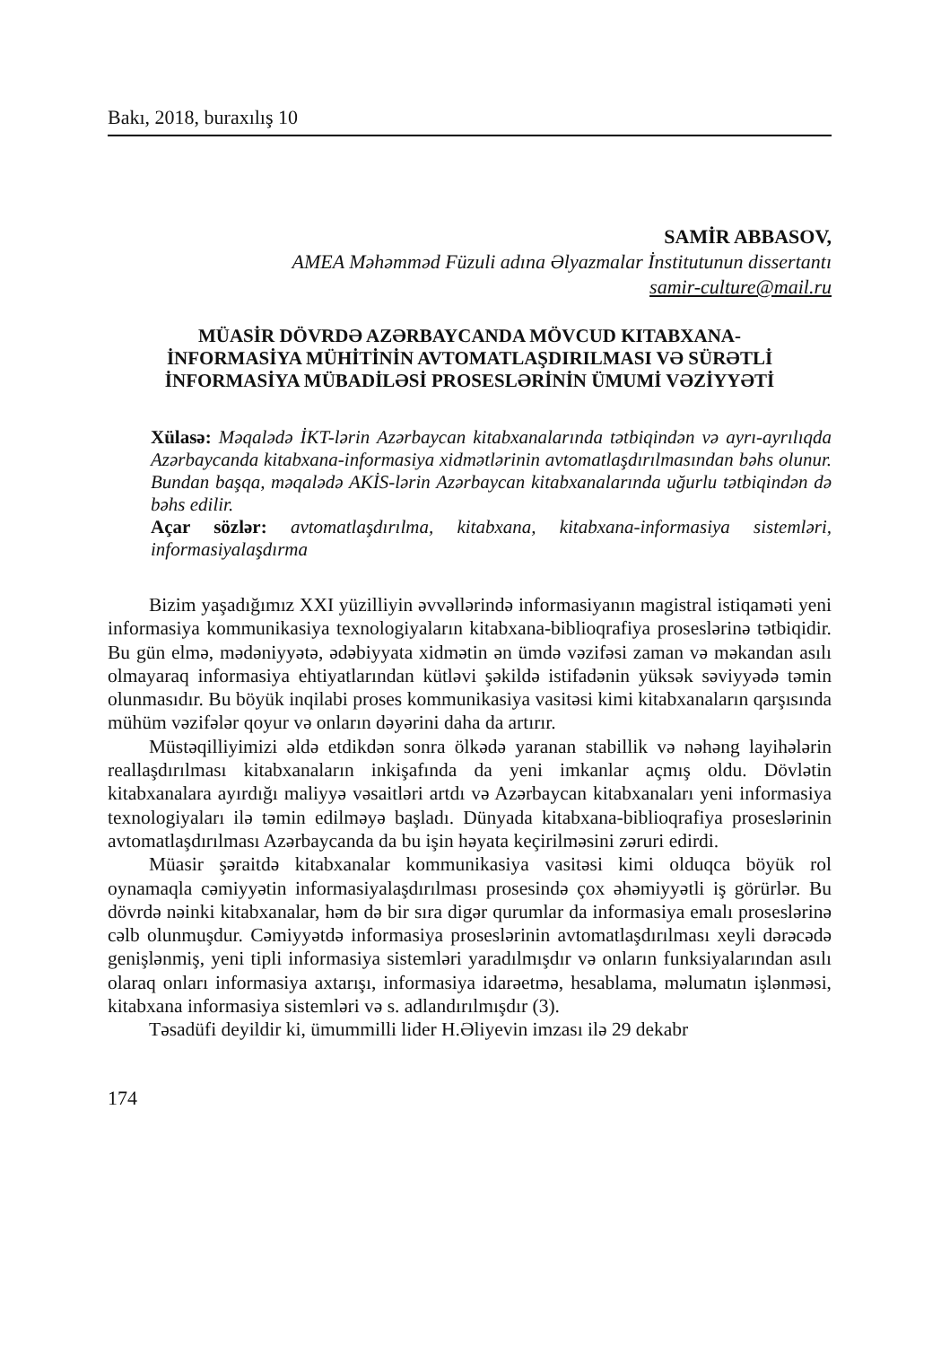Bakı, 2018, buraxılış 10
SAMİR ABBASOV,
AMEA Məhəmməd Füzuli adına Əlyazmalar İnstitutunun dissertantı
samir-culture@mail.ru
MÜASİR DÖVRDƏ AZƏRBAYCANDA MÖVCUD KITABXANA-İNFORMASİYA MÜHİTİNİN AVTOMATLAŞDIRILMASI VƏ SÜRƏTLİ İNFORMASİYA MÜBADİLƏSİ PROSESLƏRİNİN ÜMUMİ VƏZİYYƏTİ
Xülasə: Məqalədə İKT-lərin Azərbaycan kitabxanalarında tətbiqindən və ayrı-ayrılıqda Azərbaycanda kitabxana-informasiya xidmətlərinin avtomatlaşdırılmasından bəhs olunur. Bundan başqa, məqalədə AKİS-lərin Azərbaycan kitabxanalarında uğurlu tətbiqindən də bəhs edilir.
Açar sözlər: avtomatlaşdırılma, kitabxana, kitabxana-informasiya sistemləri, informasiyalaşdırma
Bizim yaşadığımız XXI yüzilliyin əvvəllərində informasiyanın magistral istiqaməti yeni informasiya kommunikasiya texnologiyaların kitabxana-biblioqrafiya proseslərinə tətbiqidir. Bu gün elmə, mədəniyyətə, ədəbiyyata xidmətin ən ümdə vəzifəsi zaman və məkandan asılı olmayaraq informasiya ehtiyatlarından kütləvi şəkildə istifadənin yüksək səviyyədə təmin olunmasıdır. Bu böyük inqilabi proses kommunikasiya vasitəsi kimi kitabxanaların qarşısında mühüm vəzifələr qoyur və onların dəyərini daha da artırır.
Müstəqilliyimizi əldə etdikdən sonra ölkədə yaranan stabillik və nəhəng layihələrin reallaşdırılması kitabxanaların inkişafında da yeni imkanlar açmış oldu. Dövlətin kitabxanalara ayırdığı maliyyə vəsaitləri artdı və Azərbaycan kitabxanaları yeni informasiya texnologiyaları ilə təmin edilməyə başladı. Dünyada kitabxana-biblioqrafiya proseslərinin avtomatlaşdırılması Azərbaycanda da bu işin həyata keçirilməsini zəruri edirdi.
Müasir şəraitdə kitabxanalar kommunikasiya vasitəsi kimi olduqca böyük rol oynamaqla cəmiyyətin informasiyalaşdırılması prosesində çox əhəmiyyətli iş görürlər. Bu dövrdə nəinki kitabxanalar, həm də bir sıra digər qurumlar da informasiya emalı proseslərinə cəlb olunmuşdur. Cəmiyyətdə informasiya proseslərinin avtomatlaşdırılması xeyli dərəcədə genişlənmiş, yeni tipli informasiya sistemləri yaradılmışdır və onların funksiyalarından asılı olaraq onları informasiya axtarışı, informasiya idarəetmə, hesablama, məlumatın işlənməsi, kitabxana informasiya sistemləri və s. adlandırılmışdır (3).
Təsadüfi deyildir ki, ümummilli lider H.Əliyevin imzası ilə 29 dekabr
174